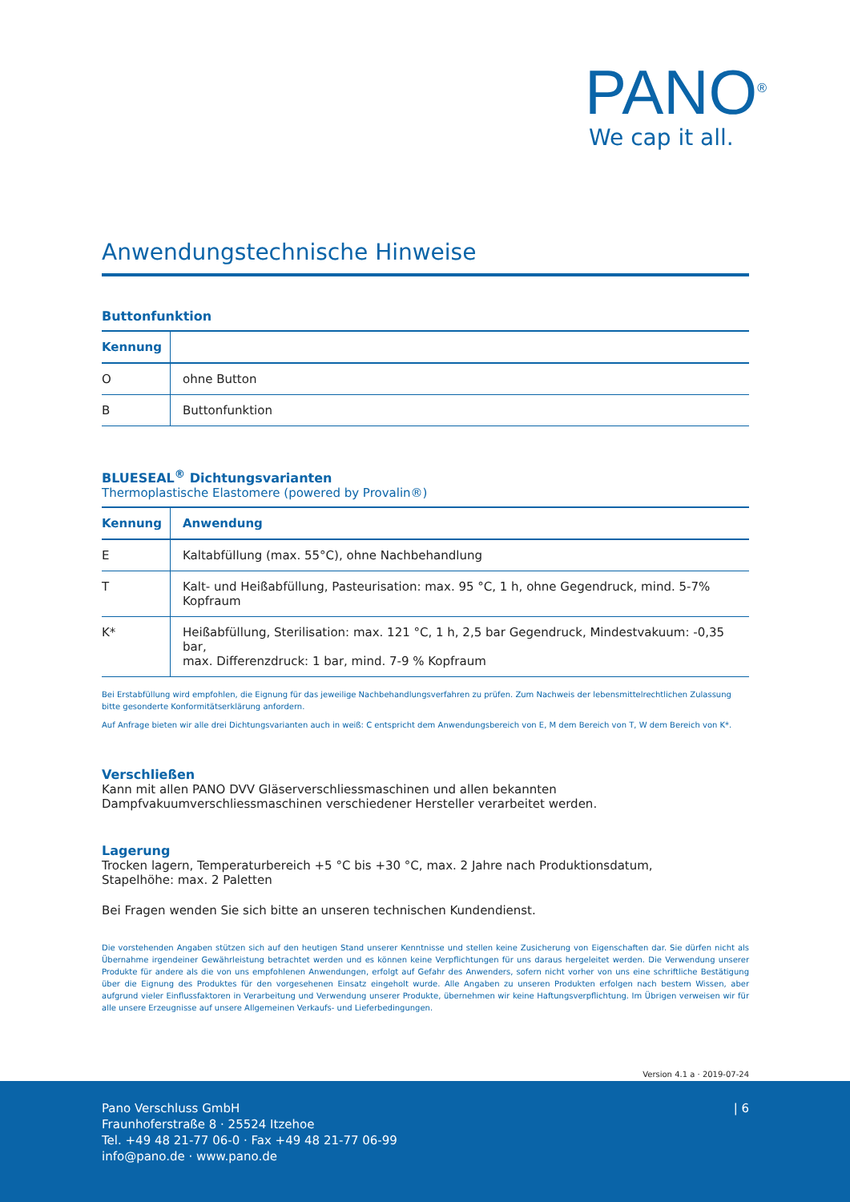PANO<sup>®</sup>
We cap it all.
Anwendungstechnische Hinweise
Buttonfunktion
| Kennung | |
| --- | --- |
| O | ohne Button |
| B | Buttonfunktion |
BLUESEAL<sup>®</sup> Dichtungsvarianten
Thermoplastische Elastomere (powered by Provalin®)
| Kennung | Anwendung |
| --- | --- |
| E | Kaltabfüllung (max. 55°C), ohne Nachbehandlung |
| T | Kalt- und Heißabfüllung, Pasteurisation: max. 95 °C, 1 h, ohne Gegendruck, mind. 5-7% Kopfraum |
| K* | Heißabfüllung, Sterilisation: max. 121 °C, 1 h, 2,5 bar Gegendruck, Mindestvakuum: -0,35 bar, max. Differenzdruck: 1 bar, mind. 7-9 % Kopfraum |
Bei Erstabfüllung wird empfohlen, die Eignung für das jeweilige Nachbehandlungsverfahren zu prüfen. Zum Nachweis der lebensmittelrechtlichen Zulassung bitte gesonderte Konformitätserklärung anfordern.
Auf Anfrage bieten wir alle drei Dichtungsvarianten auch in weiß: C entspricht dem Anwendungsbereich von E, M dem Bereich von T, W dem Bereich von K*.
Verschließen
Kann mit allen PANO DVV Gläserverschliessmaschinen und allen bekannten Dampfvakuumverschliessmaschinen verschiedener Hersteller verarbeitet werden.
Lagerung
Trocken lagern, Temperaturbereich +5 °C bis +30 °C, max. 2 Jahre nach Produktionsdatum,
Stapelhöhe: max. 2 Paletten
Bei Fragen wenden Sie sich bitte an unseren technischen Kundendienst.
Die vorstehenden Angaben stützen sich auf den heutigen Stand unserer Kenntnisse und stellen keine Zusicherung von Eigenschaften dar. Sie dürfen nicht als Übernahme irgendeiner Gewährleistung betrachtet werden und es können keine Verpflichtungen für uns daraus hergeleitet werden. Die Verwendung unserer Produkte für andere als die von uns empfohlenen Anwendungen, erfolgt auf Gefahr des Anwenders, sofern nicht vorher von uns eine schriftliche Bestätigung über die Eignung des Produktes für den vorgesehenen Einsatz eingeholt wurde. Alle Angaben zu unseren Produkten erfolgen nach bestem Wissen, aber aufgrund vieler Einflussfaktoren in Verarbeitung und Verwendung unserer Produkte, übernehmen wir keine Haftungsverpflichtung. Im Übrigen verweisen wir für alle unsere Erzeugnisse auf unsere Allgemeinen Verkaufs- und Lieferbedingungen.
Version 4.1 a · 2019-07-24
Pano Verschluss GmbH
Fraunhoferstraße 8 · 25524 Itzehoe
Tel. +49 48 21-77 06-0 · Fax +49 48 21-77 06-99
info@pano.de · www.pano.de
| 6